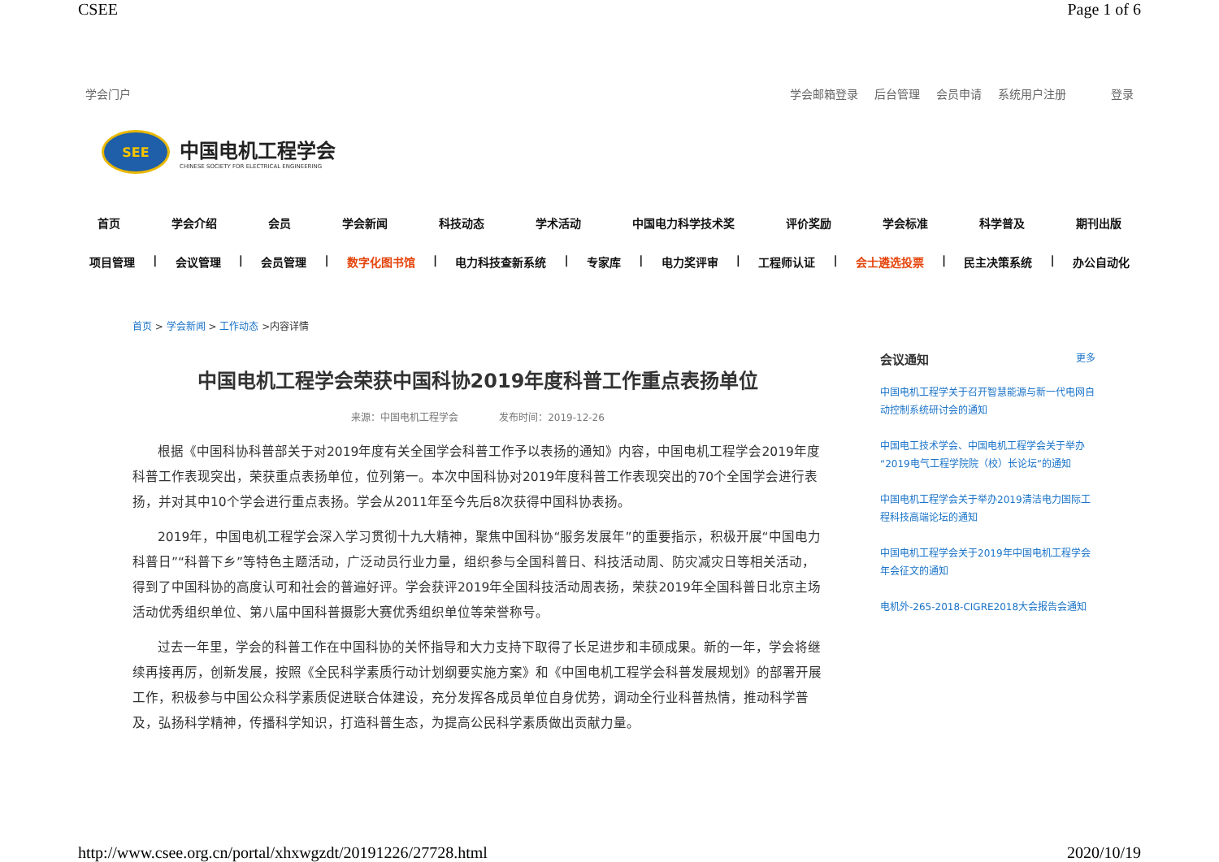CSEE Page 1 of 6
学会门户 学会邮箱登录 后台管理 会员申请 系统用户注册 登录
SEE
中国电机工程学会
CHINESE SOCIETY FOR ELECTRICAL ENGINEERING
首页 学会介绍 会员 学会新闻 科技动态 学术活动 中国电力科学技术奖 评价奖励 学会标准 科学普及 期刊出版
项目管理 | 会议管理 | 会员管理 | 数字化图书馆 | 电力科技查新系统 | 专家库 | 电力奖评审 | 工程师认证 | 会士遴选投票 | 民主决策系统 | 办公自动化
首页 > 学会新闻 > 工作动态 >内容详情
中国电机工程学会荣获中国科协2019年度科普工作重点表扬单位
来源：中国电机工程学会 发布时间：2019-12-26
根据《中国科协科普部关于对2019年度有关全国学会科普工作予以表扬的通知》内容，中国电机工程学会2019年度科普工作表现突出，荣获重点表扬单位，位列第一。本次中国科协对2019年度科普工作表现突出的70个全国学会进行表扬，并对其中10个学会进行重点表扬。学会从2011年至今先后8次获得中国科协表扬。
2019年，中国电机工程学会深入学习贯彻十九大精神，聚焦中国科协“服务发展年”的重要指示，积极开展“中国电力科普日”“科普下乡”等特色主题活动，广泛动员行业力量，组织参与全国科普日、科技活动周、防灾减灾日等相关活动，得到了中国科协的高度认可和社会的普遍好评。学会获评2019年全国科技活动周表扬，荣获2019年全国科普日北京主场活动优秀组织单位、第八届中国科普摄影大赛优秀组织单位等荣誉称号。
过去一年里，学会的科普工作在中国科协的关怀指导和大力支持下取得了长足进步和丰硕成果。新的一年，学会将继续再接再厉，创新发展，按照《全民科学素质行动计划纲要实施方案》和《中国电机工程学会科普发展规划》的部署开展工作，积极参与中国公众科学素质促进联合体建设，充分发挥各成员单位自身优势，调动全行业科普热情，推动科学普及，弘扬科学精神，传播科学知识，打造科普生态，为提高公民科学素质做出贡献力量。
会议通知 更多
中国电机工程学关于召开智慧能源与新一代电网自动控制系统研讨会的通知
中国电工技术学会、中国电机工程学会关于举办“2019电气工程学院院（校）长论坛”的通知
中国电机工程学会关于举办2019清洁电力国际工程科技高端论坛的通知
中国电机工程学会关于2019年中国电机工程学会年会征文的通知
电机外-265-2018-CIGRE2018大会报告会通知
http://www.csee.org.cn/portal/xhxwgzdt/20191226/27728.html 2020/10/19